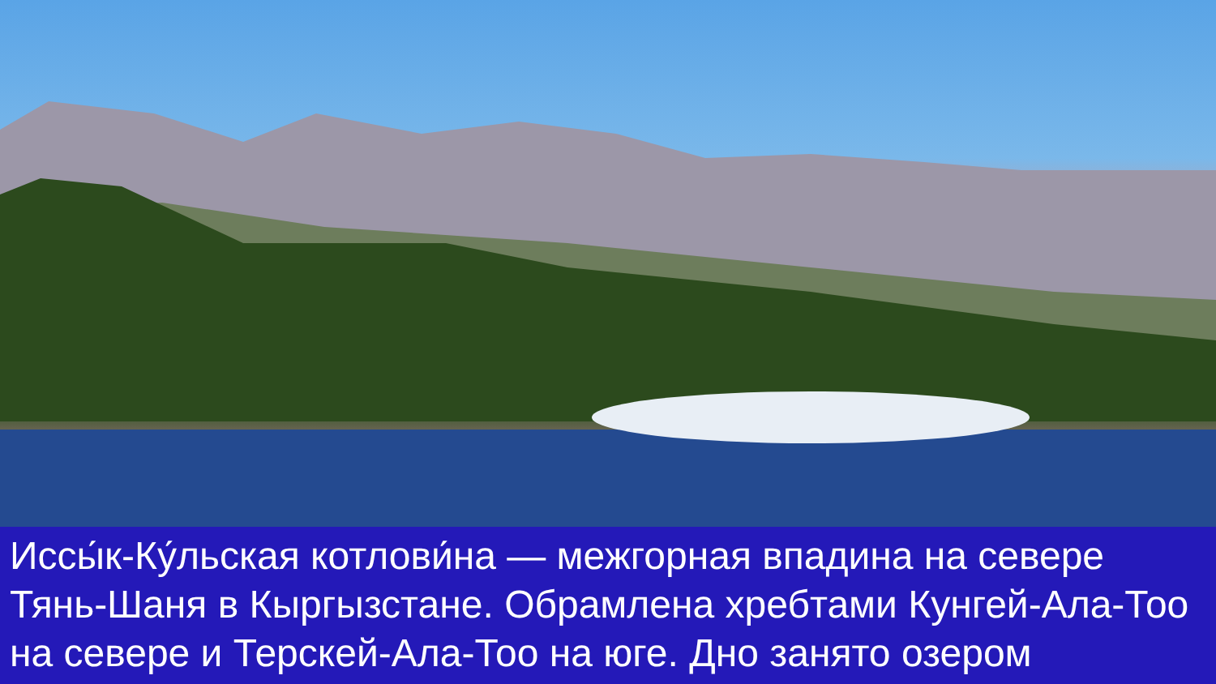Иссы́к-Ку́льская котлови́на — межгорная впадина на севере Тянь-Шаня в Кыргызстане. Обрамлена хребтами Кунгей-Ала-Тоо на севере и Терскей-Ала-Тоо на юге. Дно занято озером